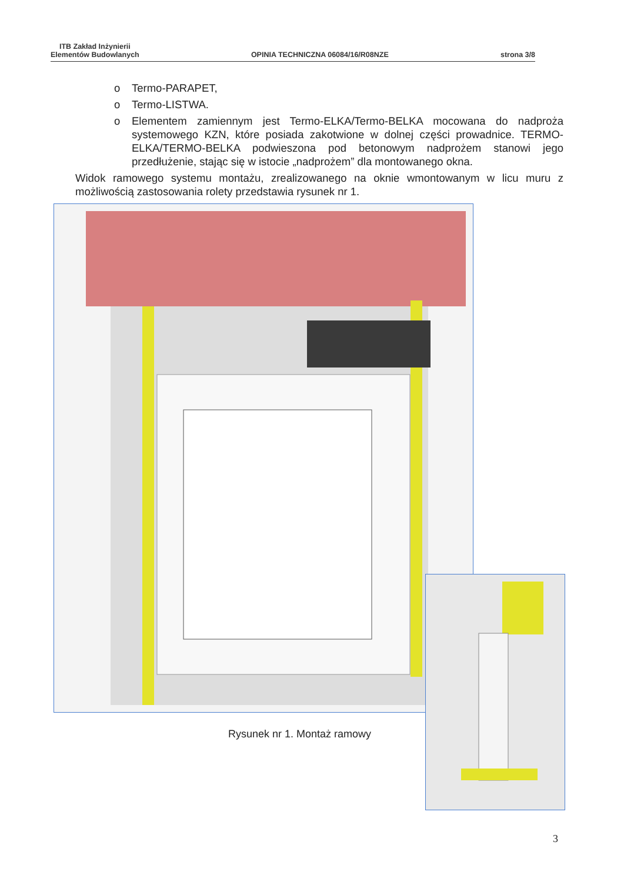ITB Zakład Inżynierii
Elementów Budowlanych
OPINIA TECHNICZNA 06084/16/R08NZE
strona 3/8
o Termo-PARAPET,
o Termo-LISTWA.
o Elementem zamiennym jest Termo-ELKA/Termo-BELKA mocowana do nadproża systemowego KZN, które posiada zakotwione w dolnej części prowadnice. TERMO-ELKA/TERMO-BELKA podwieszona pod betonowym nadprożem stanowi jego przedłużenie, stając się w istocie „nadprożem” dla montowanego okna.
Widok ramowego systemu montażu, zrealizowanego na oknie wmontowanym w licu muru z możliwością zastosowania rolety przedstawia rysunek nr 1.
Rysunek nr 1. Montaż ramowy
3